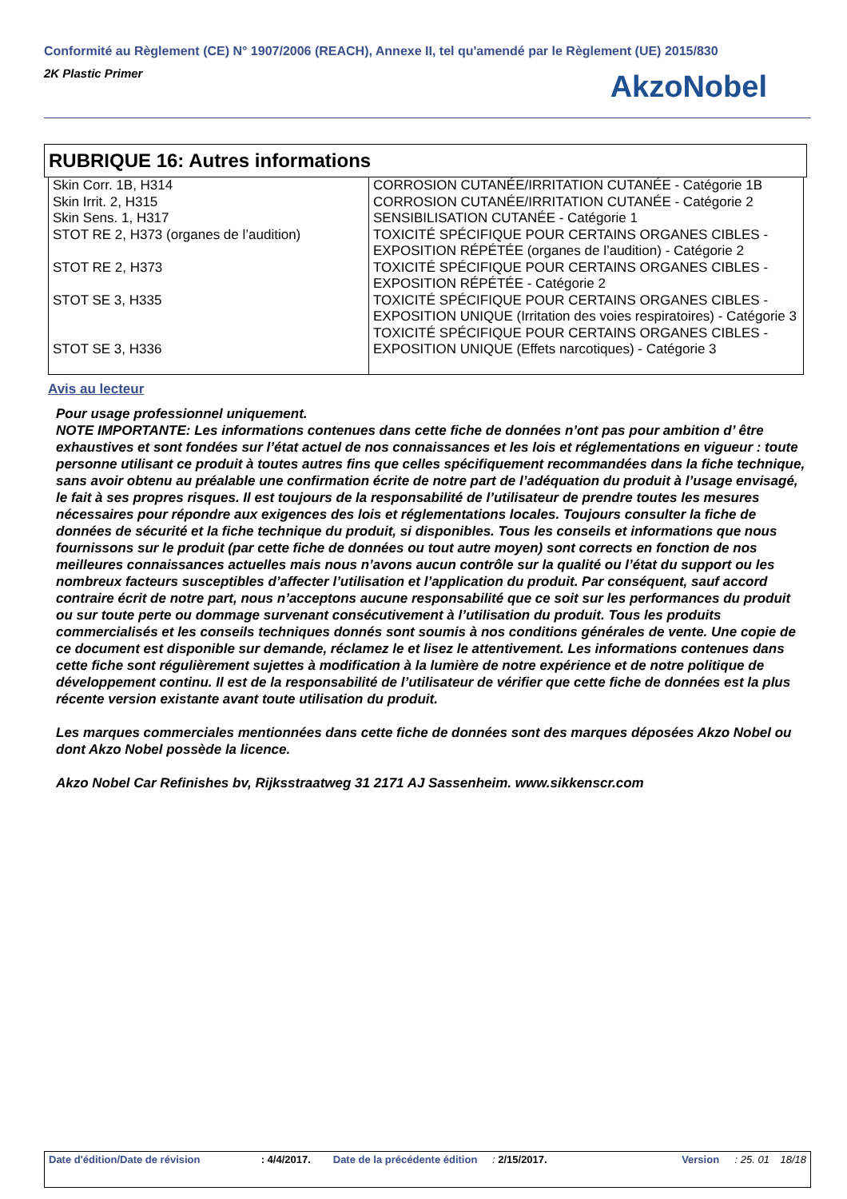Conformité au Règlement (CE) N° 1907/2006 (REACH), Annexe II, tel qu'amendé par le Règlement (UE) 2015/830
2K Plastic Primer
AkzoNobel
RUBRIQUE 16: Autres informations
| Skin Corr. 1B, H314 Skin Irrit. 2, H315 Skin Sens. 1, H317 STOT RE 2, H373 (organes de l’audition) STOT RE 2, H373 STOT SE 3, H335 STOT SE 3, H336 | CORROSION CUTANÉE/IRRITATION CUTANÉE - Catégorie 1B CORROSION CUTANÉE/IRRITATION CUTANÉE - Catégorie 2 SENSIBILISATION CUTANÉE - Catégorie 1 TOXICITÉ SPÉCIFIQUE POUR CERTAINS ORGANES CIBLES - EXPOSITION RÉPÉTÉE (organes de l’audition) - Catégorie 2 TOXICITÉ SPÉCIFIQUE POUR CERTAINS ORGANES CIBLES - EXPOSITION RÉPÉTÉE - Catégorie 2 TOXICITÉ SPÉCIFIQUE POUR CERTAINS ORGANES CIBLES - EXPOSITION UNIQUE (Irritation des voies respiratoires) - Catégorie 3 TOXICITÉ SPÉCIFIQUE POUR CERTAINS ORGANES CIBLES - EXPOSITION UNIQUE (Effets narcotiques) - Catégorie 3 |
Avis au lecteur
Pour usage professionnel uniquement.
NOTE IMPORTANTE: Les informations contenues dans cette fiche de données n’ont pas pour ambition d’ être exhaustives et sont fondées sur l’état actuel de nos connaissances et les lois et réglementations en vigueur : toute personne utilisant ce produit à toutes autres fins que celles spécifiquement recommandées dans la fiche technique, sans avoir obtenu au préalable une confirmation écrite de notre part de l’adéquation du produit à l’usage envisagé, le fait à ses propres risques. Il est toujours de la responsabilité de l’utilisateur de prendre toutes les mesures nécessaires pour répondre aux exigences des lois et réglementations locales. Toujours consulter la fiche de données de sécurité et la fiche technique du produit, si disponibles. Tous les conseils et informations que nous fournissons sur le produit (par cette fiche de données ou tout autre moyen) sont corrects en fonction de nos meilleures connaissances actuelles mais nous n’avons aucun contrôle sur la qualité ou l’état du support ou les nombreux facteurs susceptibles d’affecter l’utilisation et l’application du produit. Par conséquent, sauf accord contraire écrit de notre part, nous n’acceptons aucune responsabilité que ce soit sur les performances du produit ou sur toute perte ou dommage survenant consécutivement à l’utilisation du produit. Tous les produits commercialisés et les conseils techniques donnés sont soumis à nos conditions générales de vente. Une copie de ce document est disponible sur demande, réclamez le et lisez le attentivement. Les informations contenues dans cette fiche sont régulièrement sujettes à modification à la lumière de notre expérience et de notre politique de développement continu. Il est de la responsabilité de l’utilisateur de vérifier que cette fiche de données est la plus récente version existante avant toute utilisation du produit.
Les marques commerciales mentionnées dans cette fiche de données sont des marques déposées Akzo Nobel ou dont Akzo Nobel possède la licence.
Akzo Nobel Car Refinishes bv, Rijksstraatweg 31 2171 AJ Sassenheim. www.sikkenscr.com
Date d'édition/Date de révision : 4/4/2017. Date de la précédente édition : 2/15/2017. Version : 25. 01 18/18